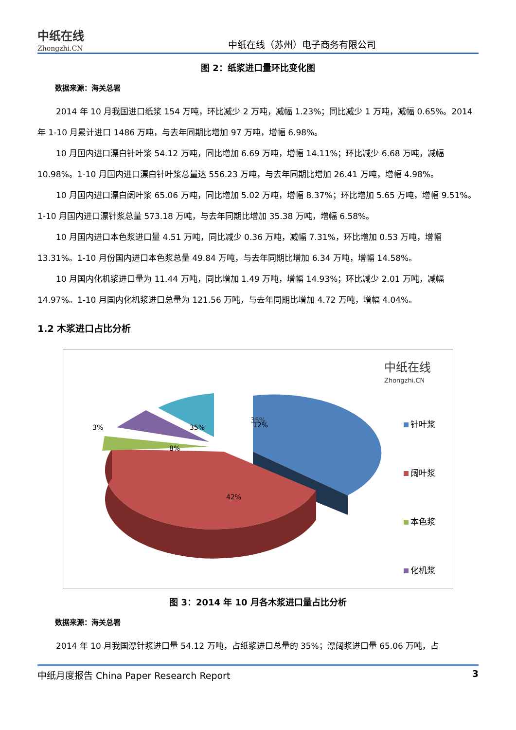中纸在线
Zhongzhi.CN
中纸在线（苏州）电子商务有限公司
图 2：纸浆进口量环比变化图
数据来源：海关总署
2014 年 10 月我国进口纸浆 154 万吨，环比减少 2 万吨，减幅 1.23%；同比减少 1 万吨，减幅 0.65%。2014 年 1-10 月累计进口 1486 万吨，与去年同期比增加 97 万吨，增幅 6.98%。
10 月国内进口漂白针叶浆 54.12 万吨，同比增加 6.69 万吨，增幅 14.11%；环比减少 6.68 万吨，减幅 10.98%。1-10 月国内进口漂白针叶浆总量达 556.23 万吨，与去年同期比增加 26.41 万吨，增幅 4.98%。
10 月国内进口漂白阔叶浆 65.06 万吨，同比增加 5.02 万吨，增幅 8.37%；环比增加 5.65 万吨，增幅 9.51%。1-10 月国内进口漂针浆总量 573.18 万吨，与去年同期比增加 35.38 万吨，增幅 6.58%。
10 月国内进口本色浆进口量 4.51 万吨，同比减少 0.36 万吨，减幅 7.31%，环比增加 0.53 万吨，增幅 13.31%。1-10 月份国内进口本色浆总量 49.84 万吨，与去年同期比增加 6.34 万吨，增幅 14.58%。
10 月国内化机浆进口量为 11.44 万吨，同比增加 1.49 万吨，增幅 14.93%；环比减少 2.01 万吨，减幅 14.97%。1-10 月国内化机浆进口总量为 121.56 万吨，与去年同期比增加 4.72 万吨，增幅 4.04%。
1.2 木浆进口占比分析
中纸在线
Zhongzhi.CN
35%
35%
42%
3%
8%
12%
针叶浆
阔叶浆
本色浆
化机浆
图 3：2014 年 10 月各木浆进口量占比分析
数据来源：海关总署
2014 年 10 月我国漂针浆进口量 54.12 万吨，占纸浆进口总量的 35%；漂阔浆进口量 65.06 万吨，占
中纸月度报告 China Paper Research Report 3